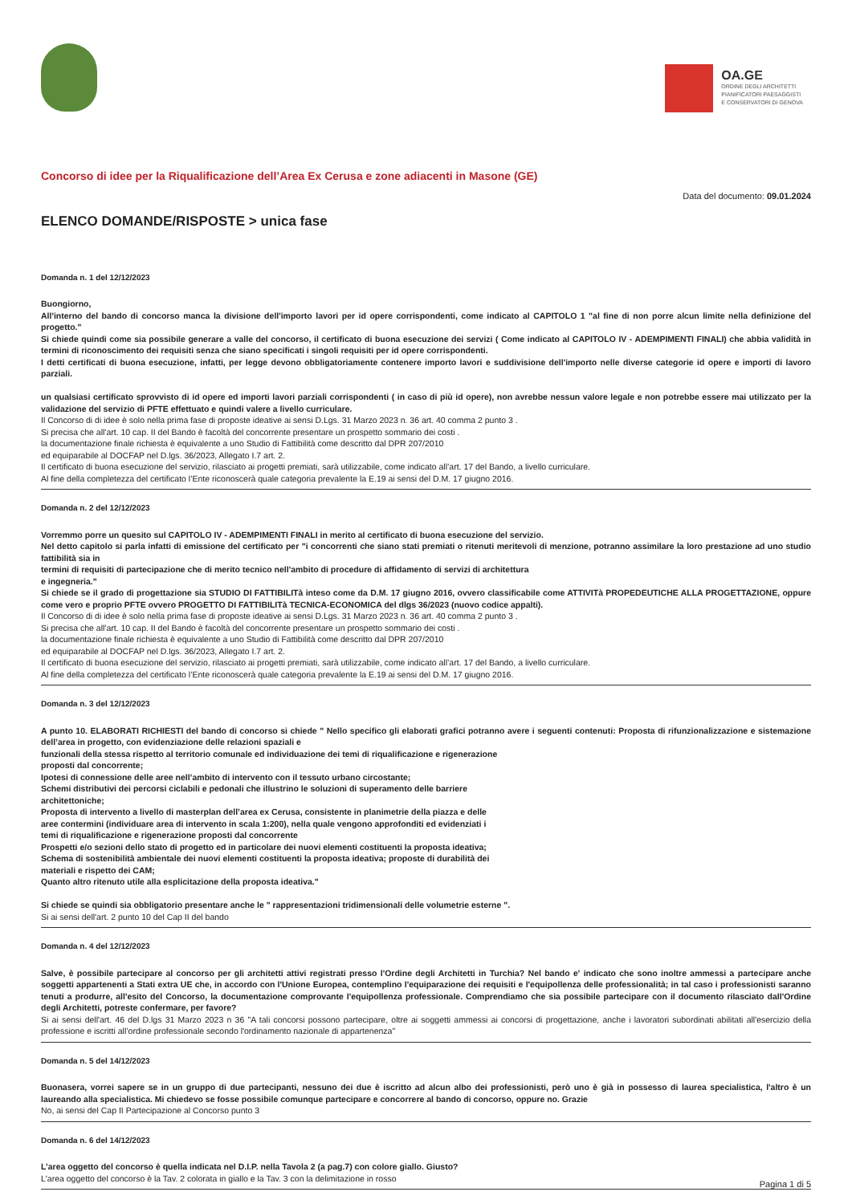OA.GE
ORDINE DEGLI ARCHITETTI
PIANIFICATORI PAESAGGISTI
E CONSERVATORI DI GENOVA
Concorso di idee per la Riqualificazione dell’Area Ex Cerusa e zone adiacenti in Masone (GE)
Data del documento: 09.01.2024
ELENCO DOMANDE/RISPOSTE > unica fase
Domanda n. 1 del 12/12/2023
Buongiorno,
All'interno del bando di concorso manca la divisione dell'importo lavori per id opere corrispondenti, come indicato al CAPITOLO 1 "al fine di non porre alcun limite nella definizione del progetto."
Si chiede quindi come sia possibile generare a valle del concorso, il certificato di buona esecuzione dei servizi ( Come indicato al CAPITOLO IV - ADEMPIMENTI FINALI) che abbia validità in termini di riconoscimento dei requisiti senza che siano specificati i singoli requisiti per id opere corrispondenti.
I detti certificati di buona esecuzione, infatti, per legge devono obbligatoriamente contenere importo lavori e suddivisione dell'importo nelle diverse categorie id opere e importi di lavoro parziali.
un qualsiasi certificato sprovvisto di id opere ed importi lavori parziali corrispondenti ( in caso di più id opere), non avrebbe nessun valore legale e non potrebbe essere mai utilizzato per la validazione del servizio di PFTE effettuato e quindi valere a livello curriculare.
Il Concorso di di idee è solo nella prima fase di proposte ideative ai sensi D.Lgs. 31 Marzo 2023 n. 36 art. 40 comma 2 punto 3 .
Si precisa che all'art. 10 cap. II del Bando è facoltà del concorrente presentare un prospetto sommario dei costi .
la documentazione finale richiesta è equivalente a uno Studio di Fattibilità come descritto dal DPR 207/2010
ed equiparabile al DOCFAP nel D.lgs. 36/2023, Allegato I.7 art. 2.
Il certificato di buona esecuzione del servizio, rilasciato ai progetti premiati, sarà utilizzabile, come indicato all’art. 17 del Bando, a livello curriculare.
Al fine della completezza del certificato l’Ente riconoscerà quale categoria prevalente la E.19 ai sensi del D.M. 17 giugno 2016.
Domanda n. 2 del 12/12/2023
Vorremmo porre un quesito sul CAPITOLO IV - ADEMPIMENTI FINALI in merito al certificato di buona esecuzione del servizio.
Nel detto capitolo si parla infatti di emissione del certificato per "i concorrenti che siano stati premiati o ritenuti meritevoli di menzione, potranno assimilare la loro prestazione ad uno studio fattibilità sia in
termini di requisiti di partecipazione che di merito tecnico nell'ambito di procedure di affidamento di servizi di architettura
e ingegneria."
Si chiede se il grado di progettazione sia STUDIO DI FATTIBILITà inteso come da D.M. 17 giugno 2016, ovvero classificabile come ATTIVITà PROPEDEUTICHE ALLA PROGETTAZIONE, oppure come vero e proprio PFTE ovvero PROGETTO DI FATTIBILITà TECNICA-ECONOMICA del dlgs 36/2023 (nuovo codice appalti).
Il Concorso di di idee è solo nella prima fase di proposte ideative ai sensi D.Lgs. 31 Marzo 2023 n. 36 art. 40 comma 2 punto 3 .
Si precisa che all'art. 10 cap. II del Bando è facoltà del concorrente presentare un prospetto sommario dei costi .
la documentazione finale richiesta è equivalente a uno Studio di Fattibilità come descritto dal DPR 207/2010
ed equiparabile al DOCFAP nel D.lgs. 36/2023, Allegato I.7 art. 2.
Il certificato di buona esecuzione del servizio, rilasciato ai progetti premiati, sarà utilizzabile, come indicato all’art. 17 del Bando, a livello curriculare.
Al fine della completezza del certificato l’Ente riconoscerà quale categoria prevalente la E.19 ai sensi del D.M. 17 giugno 2016.
Domanda n. 3 del 12/12/2023
A punto 10. ELABORATI RICHIESTI del bando di concorso si chiede " Nello specifico gli elaborati grafici potranno avere i seguenti contenuti: Proposta di rifunzionalizzazione e sistemazione dell’area in progetto, con evidenziazione delle relazioni spaziali e
funzionali della stessa rispetto al territorio comunale ed individuazione dei temi di riqualificazione e rigenerazione
proposti dal concorrente;
Ipotesi di connessione delle aree nell’ambito di intervento con il tessuto urbano circostante;
Schemi distributivi dei percorsi ciclabili e pedonali che illustrino le soluzioni di superamento delle barriere
architettoniche;
Proposta di intervento a livello di masterplan dell’area ex Cerusa, consistente in planimetrie della piazza e delle
aree contermini (individuare area di intervento in scala 1:200), nella quale vengono approfonditi ed evidenziati i
temi di riqualificazione e rigenerazione proposti dal concorrente
Prospetti e/o sezioni dello stato di progetto ed in particolare dei nuovi elementi costituenti la proposta ideativa;
Schema di sostenibilità ambientale dei nuovi elementi costituenti la proposta ideativa; proposte di durabilità dei
materiali e rispetto dei CAM;
Quanto altro ritenuto utile alla esplicitazione della proposta ideativa."
Si chiede se quindi sia obbligatorio presentare anche le " rappresentazioni tridimensionali delle volumetrie esterne ".
Si ai sensi dell'art. 2 punto 10 del Cap II del bando
Domanda n. 4 del 12/12/2023
Salve, è possibile partecipare al concorso per gli architetti attivi registrati presso l'Ordine degli Architetti in Turchia? Nel bando e' indicato che sono inoltre ammessi a partecipare anche soggetti appartenenti a Stati extra UE che, in accordo con l'Unione Europea, contemplino l'equiparazione dei requisiti e l'equipollenza delle professionalità; in tal caso i professionisti saranno tenuti a produrre, all'esito del Concorso, la documentazione comprovante l'equipollenza professionale. Comprendiamo che sia possibile partecipare con il documento rilasciato dall'Ordine degli Architetti, potreste confermare, per favore?
Si ai sensi dell'art. 46 del D.lgs 31 Marzo 2023 n 36 "A tali concorsi possono partecipare, oltre ai soggetti ammessi ai concorsi di progettazione, anche i lavoratori subordinati abilitati all'esercizio della professione e iscritti all’ordine professionale secondo l'ordinamento nazionale di appartenenza"
Domanda n. 5 del 14/12/2023
Buonasera, vorrei sapere se in un gruppo di due partecipanti, nessuno dei due è iscritto ad alcun albo dei professionisti, però uno è già in possesso di laurea specialistica, l'altro è un laureando alla specialistica. Mi chiedevo se fosse possibile comunque partecipare e concorrere al bando di concorso, oppure no. Grazie
No, ai sensi del Cap II Partecipazione al Concorso punto 3
Domanda n. 6 del 14/12/2023
L’area oggetto del concorso è quella indicata nel D.I.P. nella Tavola 2 (a pag.7) con colore giallo. Giusto?
L'area oggetto del concorso è la Tav. 2 colorata in giallo e la Tav. 3 con la delimitazione in rosso
Pagina 1 di 5